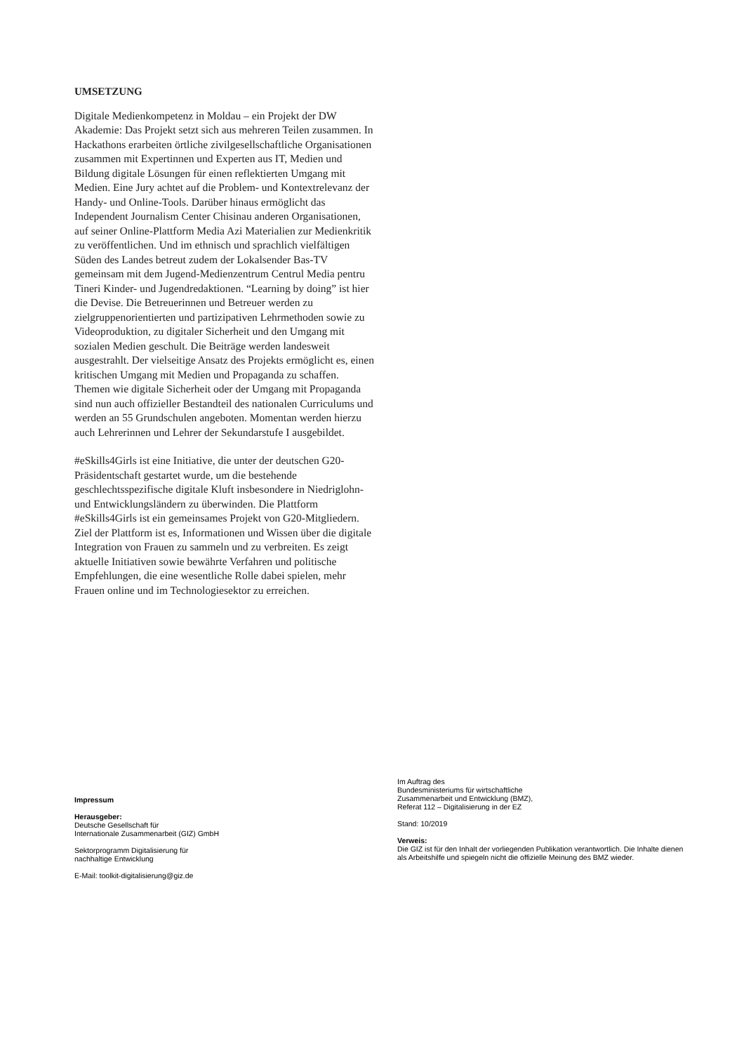UMSETZUNG
Digitale Medienkompetenz in Moldau – ein Projekt der DW Akademie: Das Projekt setzt sich aus mehreren Teilen zusammen. In Hackathons erarbeiten örtliche zivilgesellschaftliche Organisationen zusammen mit Expertinnen und Experten aus IT, Medien und Bildung digitale Lösungen für einen reflektierten Umgang mit Medien. Eine Jury achtet auf die Problem- und Kontextrelevanz der Handy- und Online-Tools. Darüber hinaus ermöglicht das Independent Journalism Center Chisinau anderen Organisationen, auf seiner Online-Plattform Media Azi Materialien zur Medienkritik zu veröffentlichen. Und im ethnisch und sprachlich vielfältigen Süden des Landes betreut zudem der Lokalsender Bas-TV gemeinsam mit dem Jugend-Medienzentrum Centrul Media pentru Tineri Kinder- und Jugendredaktionen. “Learning by doing” ist hier die Devise. Die Betreuerinnen und Betreuer werden zu zielgruppenorientierten und partizipativen Lehrmethoden sowie zu Videoproduktion, zu digitaler Sicherheit und den Umgang mit sozialen Medien geschult. Die Beiträge werden landesweit ausgestrahlt. Der vielseitige Ansatz des Projekts ermöglicht es, einen kritischen Umgang mit Medien und Propaganda zu schaffen. Themen wie digitale Sicherheit oder der Umgang mit Propaganda sind nun auch offizieller Bestandteil des nationalen Curriculums und werden an 55 Grundschulen angeboten. Momentan werden hierzu auch Lehrerinnen und Lehrer der Sekundarstufe I ausgebildet.
#eSkills4Girls ist eine Initiative, die unter der deutschen G20-Präsidentschaft gestartet wurde, um die bestehende geschlechtsspezifische digitale Kluft insbesondere in Niedriglohn- und Entwicklungsländern zu überwinden. Die Plattform #eSkills4Girls ist ein gemeinsames Projekt von G20-Mitgliedern. Ziel der Plattform ist es, Informationen und Wissen über die digitale Integration von Frauen zu sammeln und zu verbreiten. Es zeigt aktuelle Initiativen sowie bewährte Verfahren und politische Empfehlungen, die eine wesentliche Rolle dabei spielen, mehr Frauen online und im Technologiesektor zu erreichen.
Impressum
Herausgeber:
Deutsche Gesellschaft für
Internationale Zusammenarbeit (GIZ) GmbH
Sektorprogramm Digitalisierung für
nachhaltige Entwicklung
E-Mail: toolkit-digitalisierung@giz.de
Im Auftrag des
Bundesministeriums für wirtschaftliche
Zusammenarbeit und Entwicklung (BMZ),
Referat 112 – Digitalisierung in der EZ
Stand: 10/2019
Verweis:
Die GIZ ist für den Inhalt der vorliegenden Publikation verantwortlich. Die Inhalte dienen als Arbeitshilfe und spiegeln nicht die offizielle Meinung des BMZ wieder.